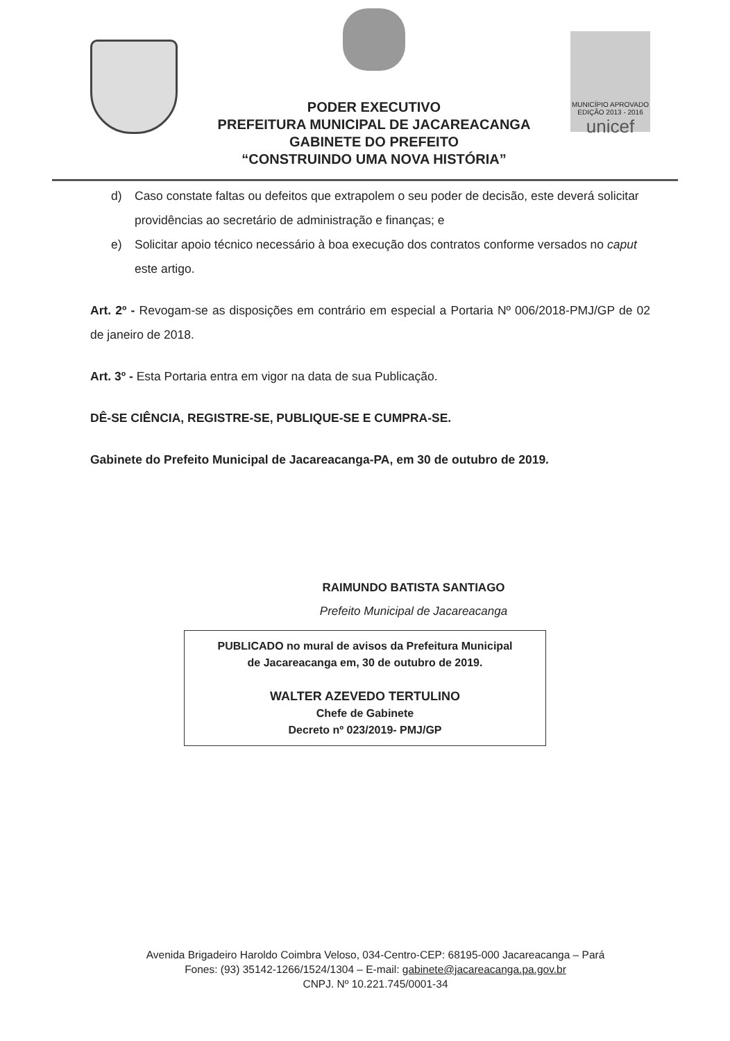PODER EXECUTIVO
PREFEITURA MUNICIPAL DE JACAREACANGA
GABINETE DO PREFEITO
“CONSTRUINDO UMA NOVA HISTÓRIA”
MUNICÍPIO APROVADO
EDIÇÃO 2013 - 2016
unicef
d) Caso constate faltas ou defeitos que extrapolem o seu poder de decisão, este deverá solicitar providências ao secretário de administração e finanças; e
e) Solicitar apoio técnico necessário à boa execução dos contratos conforme versados no caput este artigo.
Art. 2º - Revogam-se as disposições em contrário em especial a Portaria Nº 006/2018-PMJ/GP de 02 de janeiro de 2018.
Art. 3º - Esta Portaria entra em vigor na data de sua Publicação.
DÊ-SE CIÊNCIA, REGISTRE-SE, PUBLIQUE-SE E CUMPRA-SE.
Gabinete do Prefeito Municipal de Jacareacanga-PA, em 30 de outubro de 2019.
RAIMUNDO BATISTA SANTIAGO
Prefeito Municipal de Jacareacanga
PUBLICADO no mural de avisos da Prefeitura Municipal
de Jacareacanga em, 30 de outubro de 2019.
WALTER AZEVEDO TERTULINO
Chefe de Gabinete
Decreto nº 023/2019- PMJ/GP
Avenida Brigadeiro Haroldo Coimbra Veloso, 034-Centro-CEP: 68195-000 Jacareacanga – Pará
Fones: (93) 35142-1266/1524/1304 – E-mail: gabinete@jacareacanga.pa.gov.br
CNPJ. Nº 10.221.745/0001-34